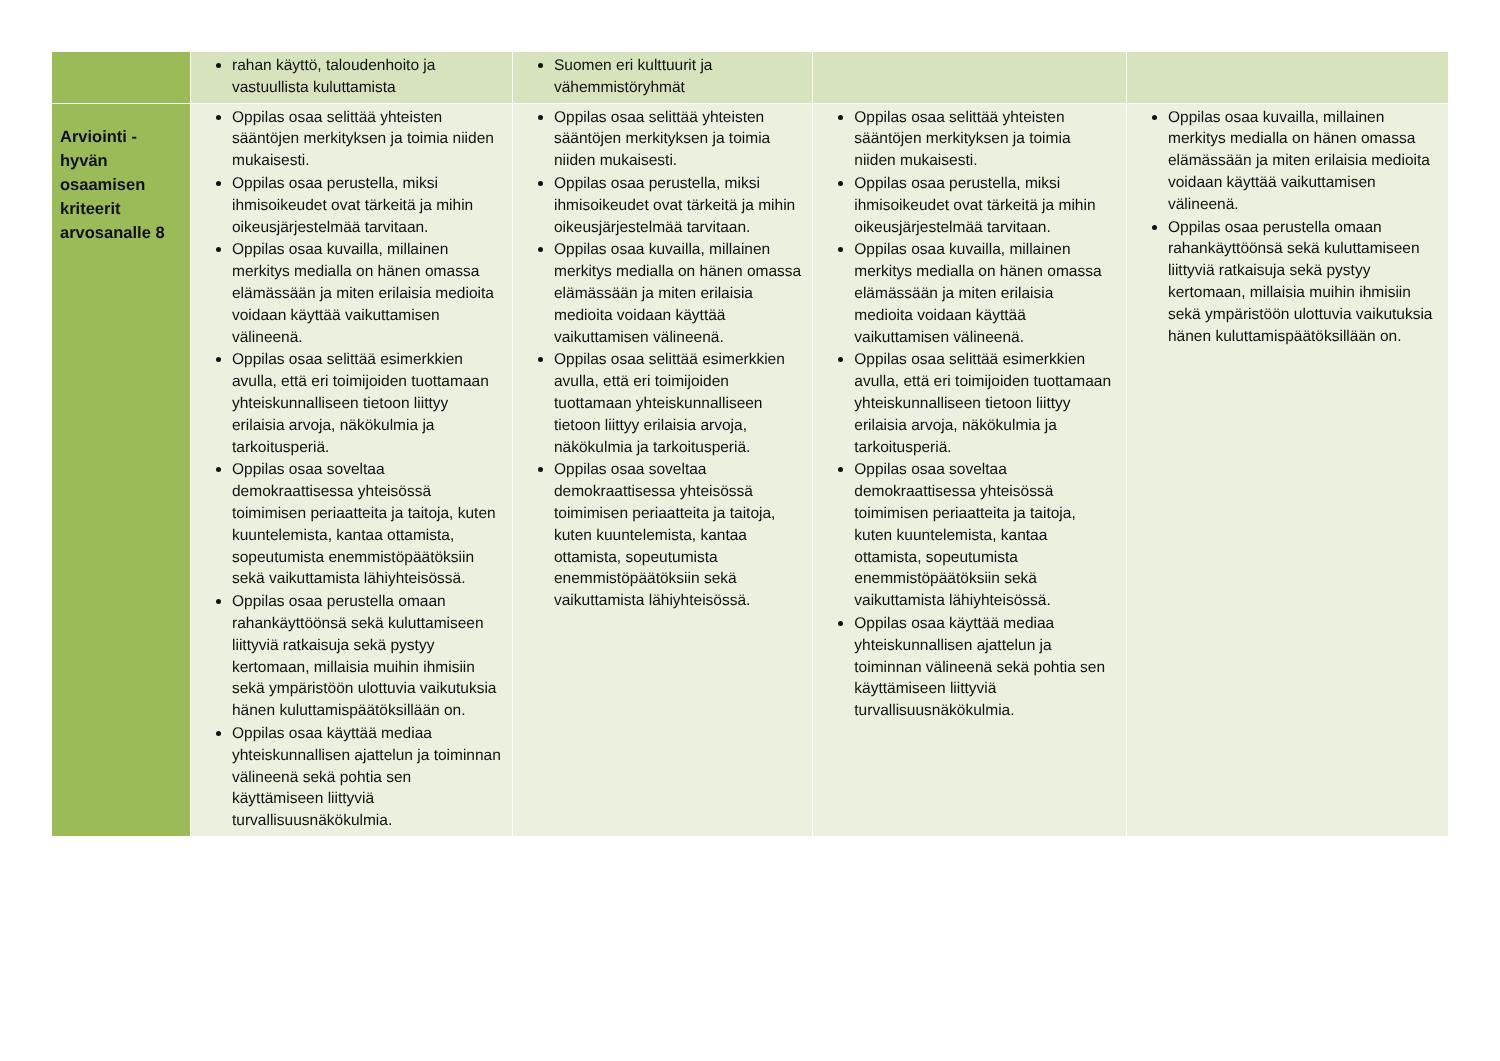| | rahan käyttö, taloudenhoito ja vastuullista kuluttamista | Suomen eri kulttuurit ja vähemmistöryhmät | | |
| Arviointi - hyvän osaamisen kriteerit arvosanalle 8 | Oppilas osaa selittää yhteisten sääntöjen merkityksen ja toimia niiden mukaisesti. Oppilas osaa perustella, miksi ihmisoikeudet ovat tärkeitä ja mihin oikeusjärjestelmää tarvitaan. Oppilas osaa kuvailla, millainen merkitys medialla on hänen omassa elämässään ja miten erilaisia medioita voidaan käyttää vaikuttamisen välineenä. Oppilas osaa selittää esimerkkien avulla, että eri toimijoiden tuottamaan yhteiskunnalliseen tietoon liittyy erilaisia arvoja, näkökulmia ja tarkoitusperiä. Oppilas osaa soveltaa demokraattisessa yhteisössä toimimisen periaatteita ja taitoja, kuten kuuntelemista, kantaa ottamista, sopeutumista enemmistöpäätöksiin sekä vaikuttamista lähiyhteisössä. Oppilas osaa perustella omaan rahankäyttöönsä sekä kuluttamiseen liittyviä ratkaisuja sekä pystyy kertomaan, millaisia muihin ihmisiin sekä ympäristöön ulottuvia vaikutuksia hänen kuluttamispäätöksillään on. Oppilas osaa käyttää mediaa yhteiskunnallisen ajattelun ja toiminnan välineenä sekä pohtia sen käyttämiseen liittyviä turvallisuusnäkökulmia. | Oppilas osaa selittää yhteisten sääntöjen merkityksen ja toimia niiden mukaisesti. Oppilas osaa perustella, miksi ihmisoikeudet ovat tärkeitä ja mihin oikeusjärjestelmää tarvitaan. Oppilas osaa kuvailla, millainen merkitys medialla on hänen omassa elämässään ja miten erilaisia medioita voidaan käyttää vaikuttamisen välineenä. Oppilas osaa selittää esimerkkien avulla, että eri toimijoiden tuottamaan yhteiskunnalliseen tietoon liittyy erilaisia arvoja, näkökulmia ja tarkoitusperiä. Oppilas osaa soveltaa demokraattisessa yhteisössä toimimisen periaatteita ja taitoja, kuten kuuntelemista, kantaa ottamista, sopeutumista enemmistöpäätöksiin sekä vaikuttamista lähiyhteisössä. | Oppilas osaa selittää yhteisten sääntöjen merkityksen ja toimia niiden mukaisesti. Oppilas osaa perustella, miksi ihmisoikeudet ovat tärkeitä ja mihin oikeusjärjestelmää tarvitaan. Oppilas osaa kuvailla, millainen merkitys medialla on hänen omassa elämässään ja miten erilaisia medioita voidaan käyttää vaikuttamisen välineenä. Oppilas osaa selittää esimerkkien avulla, että eri toimijoiden tuottamaan yhteiskunnalliseen tietoon liittyy erilaisia arvoja, näkökulmia ja tarkoitusperiä. Oppilas osaa soveltaa demokraattisessa yhteisössä toimimisen periaatteita ja taitoja, kuten kuuntelemista, kantaa ottamista, sopeutumista enemmistöpäätöksiin sekä vaikuttamista lähiyhteisössä. Oppilas osaa käyttää mediaa yhteiskunnallisen ajattelun ja toiminnan välineenä sekä pohtia sen käyttämiseen liittyviä turvallisuusnäkökulmia. | Oppilas osaa kuvailla, millainen merkitys medialla on hänen omassa elämässään ja miten erilaisia medioita voidaan käyttää vaikuttamisen välineenä. Oppilas osaa perustella omaan rahankäyttöönsä sekä kuluttamiseen liittyviä ratkaisuja sekä pystyy kertomaan, millaisia muihin ihmisiin sekä ympäristöön ulottuvia vaikutuksia hänen kuluttamispäätöksillään on. |